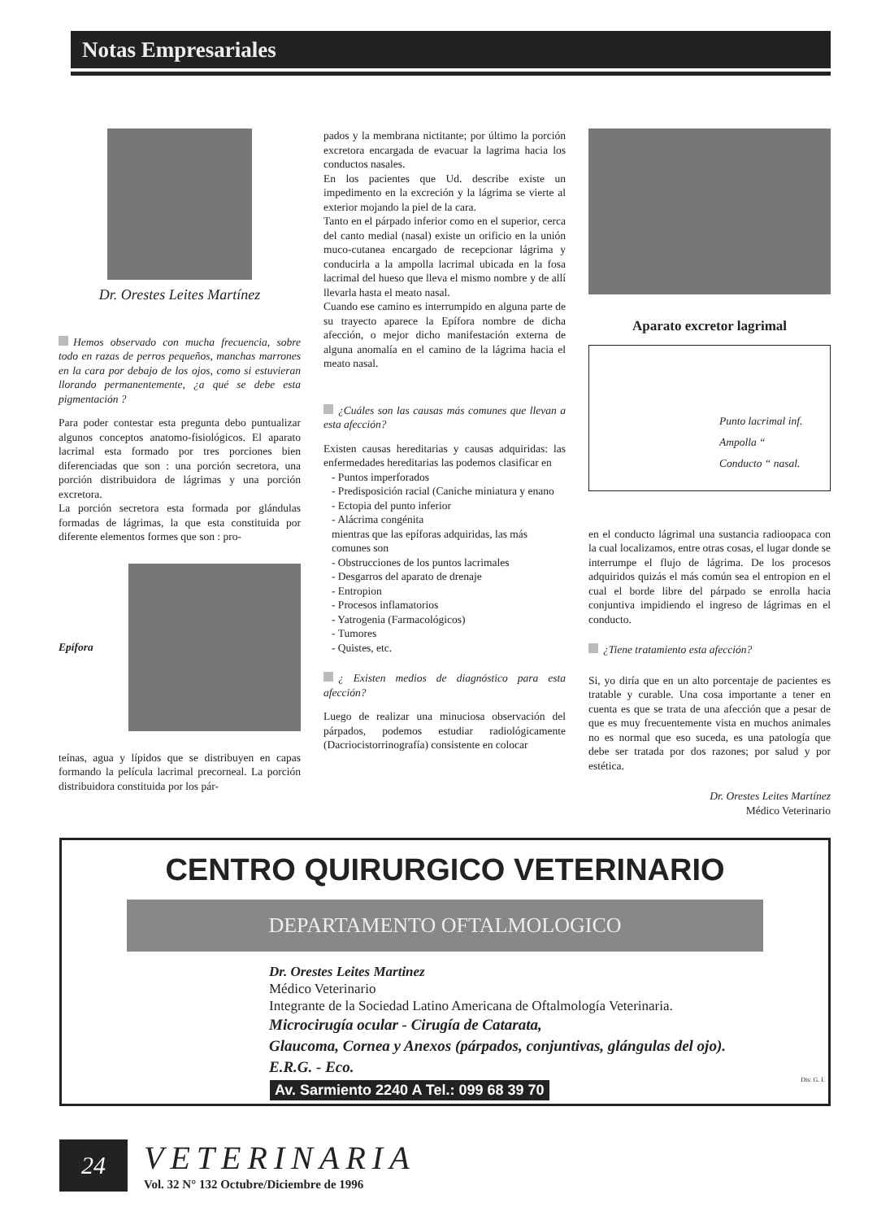Notas Empresariales
Dr. Orestes Leites Martínez
Hemos observado con mucha frecuencia, sobre todo en razas de perros pequeños, manchas marrones en la cara por debajo de los ojos, como si estuvieran llorando permanentemente, ¿a qué se debe esta pigmentación ?
Para poder contestar esta pregunta debo puntualizar algunos conceptos anatomo-fisiológicos. El aparato lacrimal esta formado por tres porciones bien diferenciadas que son : una porción secretora, una porción distribuidora de lágrimas y una porción excretora.
La porción secretora esta formada por glándulas formadas de lágrimas, la que esta constituida por diferente elementos formes que son : pro-
Epífora
teínas, agua y lípidos que se distribuyen en capas formando la película lacrimal precorneal. La porción distribuidora constituida por los pár-
pados y la membrana nictitante; por último la porción excretora encargada de evacuar la lagrima hacia los conductos nasales.
En los pacientes que Ud. describe existe un impedimento en la excreción y la lágrima se vierte al exterior mojando la piel de la cara.
Tanto en el párpado inferior como en el superior, cerca del canto medial (nasal) existe un orificio en la unión muco-cutanea encargado de recepcionar lágrima y conducirla a la ampolla lacrimal ubicada en la fosa lacrimal del hueso que lleva el mismo nombre y de allí llevarla hasta el meato nasal.
Cuando ese camino es interrumpido en alguna parte de su trayecto aparece la Epífora nombre de dicha afección, o mejor dicho manifestación externa de alguna anomalía en el camino de la lágrima hacia el meato nasal.
¿Cuáles son las causas más comunes que llevan a esta afección?
Existen causas hereditarias y causas adquiridas: las enfermedades hereditarias las podemos clasificar en
- Puntos imperforados
- Predisposición racial (Caniche miniatura y enano
- Ectopia del punto inferior
- Alácrima congénita
mientras que las epíforas adquiridas, las más comunes son
- Obstrucciones de los puntos lacrimales
- Desgarros del aparato de drenaje
- Entropion
- Procesos inflamatorios
- Yatrogenia (Farmacológicos)
- Tumores
- Quistes, etc.
¿ Existen medios de diagnóstico para esta afección?
Luego de realizar una minuciosa observación del párpados, podemos estudiar radiológicamente (Dacriocistorrinografía) consistente en colocar
Aparato excretor lagrimal
Punto lacrimal inf.
Ampolla “
Conducto “ nasal.
en el conducto lágrimal una sustancia radioopaca con la cual localizamos, entre otras cosas, el lugar donde se interrumpe el flujo de lágrima. De los procesos adquiridos quizás el más común sea el entropion en el cual el borde libre del párpado se enrolla hacia conjuntiva impidiendo el ingreso de lágrimas en el conducto.
¿Tiene tratamiento esta afección?
Si, yo diría que en un alto porcentaje de pacientes es tratable y curable. Una cosa importante a tener en cuenta es que se trata de una afección que a pesar de que es muy frecuentemente vista en muchos animales no es normal que eso suceda, es una patología que debe ser tratada por dos razones; por salud y por estética.
Dr. Orestes Leites Martínez
Médico Veterinario
CENTRO QUIRURGICO VETERINARIO
DEPARTAMENTO OFTALMOLOGICO
Dr. Orestes Leites Martinez
Médico Veterinario
Integrante de la Sociedad Latino Americana de Oftalmología Veterinaria.
Microcirugía ocular - Cirugía de Catarata,
Glaucoma, Cornea y Anexos (párpados, conjuntivas, glángulas del ojo).
E.R.G. - Eco.
Av. Sarmiento 2240 A Tel.: 099 68 39 70
Dis: G. I.
24
VETERINARIA
Vol. 32 N° 132 Octubre/Diciembre de 1996